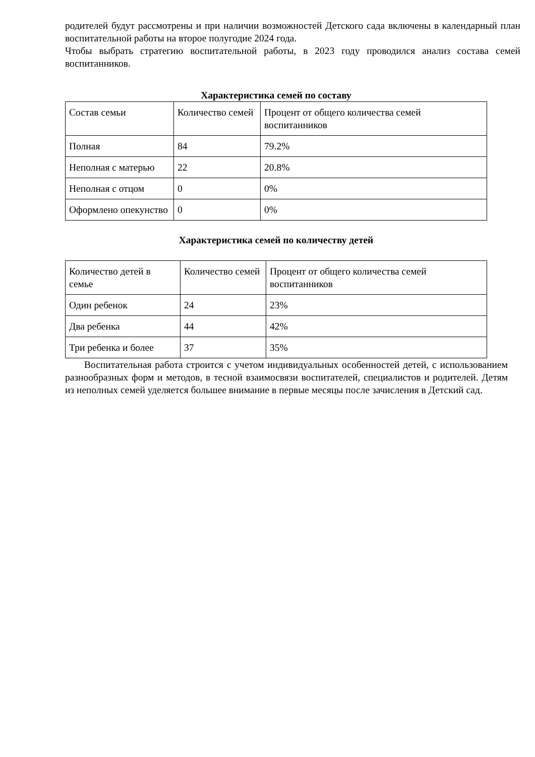родителей будут рассмотрены и при наличии возможностей Детского сада включены в календарный план воспитательной работы на второе полугодие 2024 года.
Чтобы выбрать стратегию воспитательной работы, в 2023 году проводился анализ состава семей воспитанников.
Характеристика семей по составу
| Состав семьи | Количество семей | Процент от общего количества семей воспитанников |
| Полная | 84 | 79.2% |
| Неполная с матерью | 22 | 20.8% |
| Неполная с отцом | 0 | 0% |
| Оформлено опекунство | 0 | 0% |
Характеристика семей по количеству детей
| Количество детей в семье | Количество семей | Процент от общего количества семей воспитанников |
| Один ребенок | 24 | 23% |
| Два ребенка | 44 | 42% |
| Три ребенка и более | 37 | 35% |
Воспитательная работа строится с учетом индивидуальных особенностей детей, с использованием разнообразных форм и методов, в тесной взаимосвязи воспитателей, специалистов и родителей. Детям из неполных семей уделяется большее внимание в первые месяцы после зачисления в Детский сад.